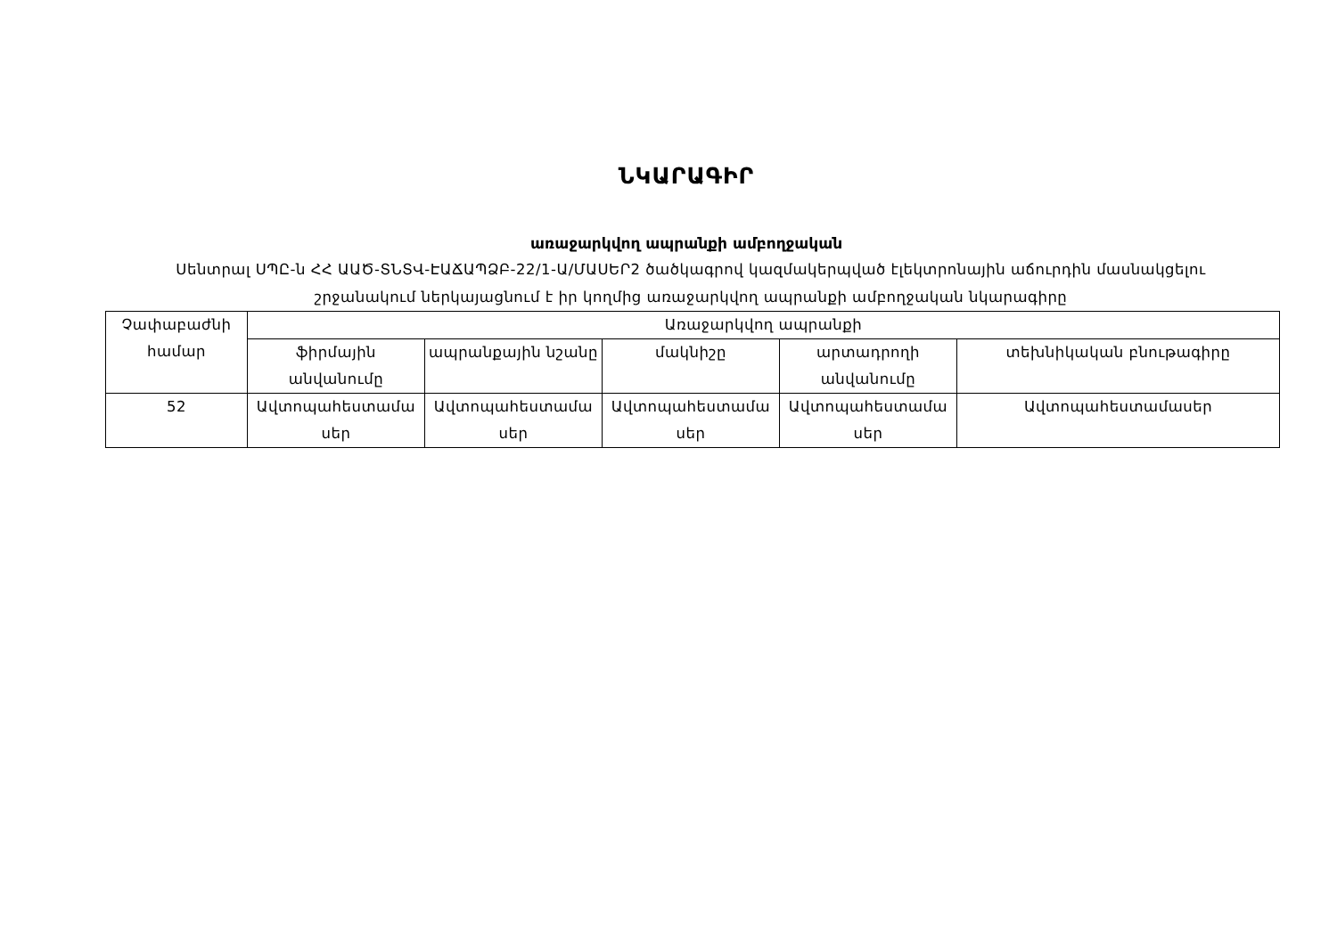ՆԿԱՐԱԳԻՐ
առաջարկվող ապրանքի ամբողջական
Սենտրալ ՍՊԸ-ն ՀՀ ԱԱԾ-ՏՆՏՎ-ԷԱՃԱՊՁԲ-22/1-Ա/ՄԱՍԵՐ2 ծածկագրով կազմակերպված էլեկտրոնային աճուրդին մասնակցելու շրջանակում ներկայացնում է իր կողմից առաջարկվող ապրանքի ամբողջական նկարագիրը
| Չափաբաժնի համար | Առաջարկվող ապրանքի | | | | |
| | ֆիրմային անվանումը | ապրանքային նշանը | մակնիշը | արտադրողի անվանումը | տեխնիկական բնութագիրը |
| 52 | Ավտոպահեստամա սեր | Ավտոպահեստամա սեր | Ավտոպահեստամա սեր | Ավտոպահեստամա սեր | Ավտոպահեստամասեր |